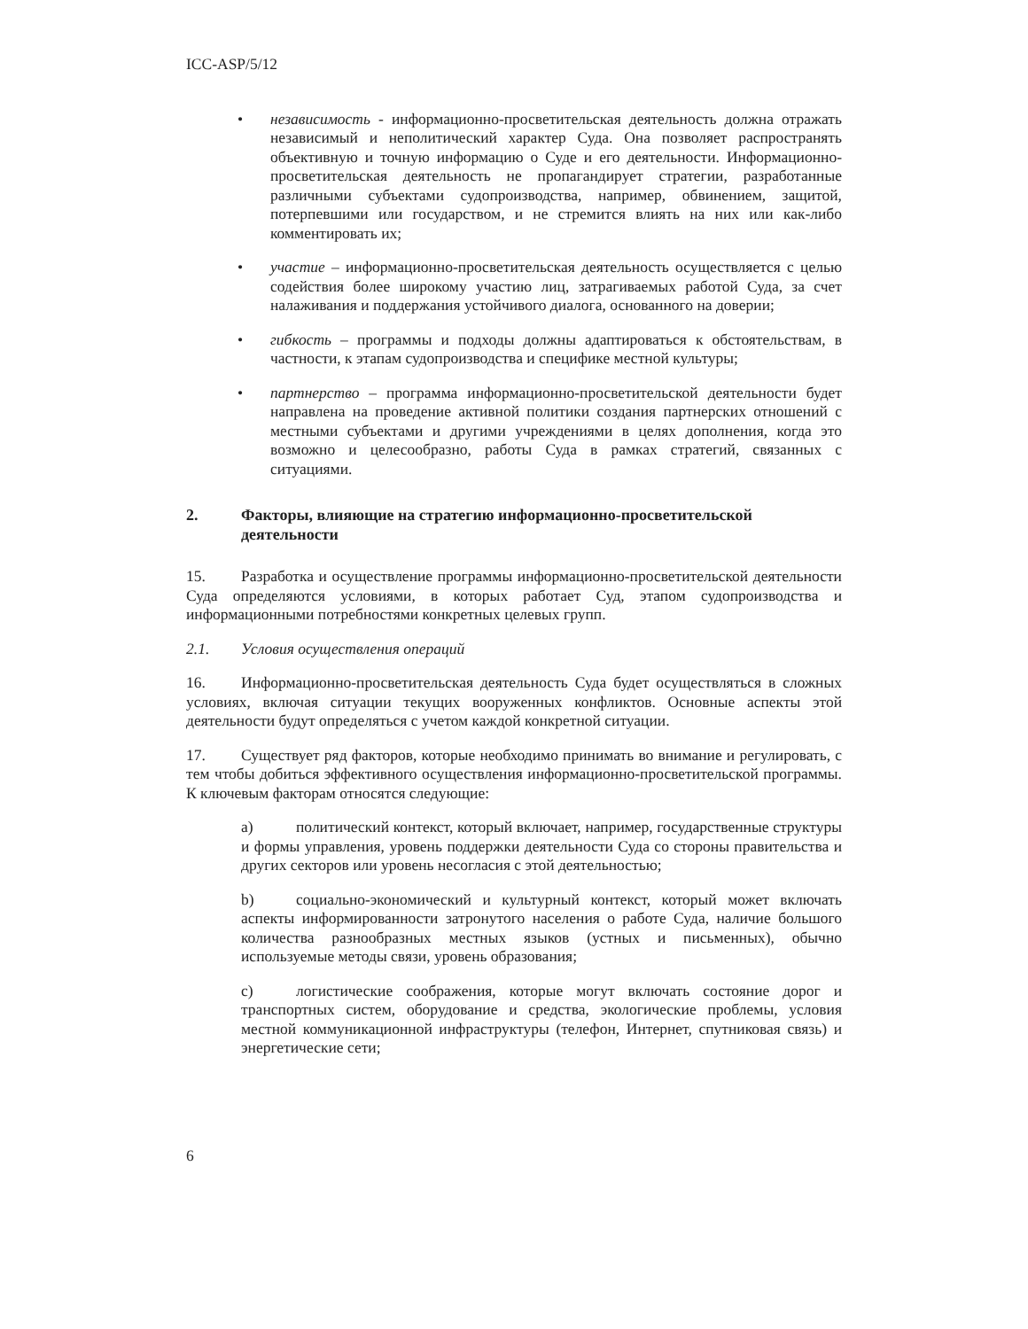ICC-ASP/5/12
• независимость - информационно-просветительская деятельность должна отражать независимый и неполитический характер Суда. Она позволяет распространять объективную и точную информацию о Суде и его деятельности. Информационно-просветительская деятельность не пропагандирует стратегии, разработанные различными субъектами судопроизводства, например, обвинением, защитой, потерпевшими или государством, и не стремится влиять на них или как-либо комментировать их;
• участие – информационно-просветительская деятельность осуществляется с целью содействия более широкому участию лиц, затрагиваемых работой Суда, за счет налаживания и поддержания устойчивого диалога, основанного на доверии;
• гибкость – программы и подходы должны адаптироваться к обстоятельствам, в частности, к этапам судопроизводства и специфике местной культуры;
• партнерство – программа информационно-просветительской деятельности будет направлена на проведение активной политики создания партнерских отношений с местными субъектами и другими учреждениями в целях дополнения, когда это возможно и целесообразно, работы Суда в рамках стратегий, связанных с ситуациями.
2. Факторы, влияющие на стратегию информационно-просветительской деятельности
15. Разработка и осуществление программы информационно-просветительской деятельности Суда определяются условиями, в которых работает Суд, этапом судопроизводства и информационными потребностями конкретных целевых групп.
2.1. Условия осуществления операций
16. Информационно-просветительская деятельность Суда будет осуществляться в сложных условиях, включая ситуации текущих вооруженных конфликтов. Основные аспекты этой деятельности будут определяться с учетом каждой конкретной ситуации.
17. Существует ряд факторов, которые необходимо принимать во внимание и регулировать, с тем чтобы добиться эффективного осуществления информационно-просветительской программы. К ключевым факторам относятся следующие:
a) политический контекст, который включает, например, государственные структуры и формы управления, уровень поддержки деятельности Суда со стороны правительства и других секторов или уровень несогласия с этой деятельностью;
b) социально-экономический и культурный контекст, который может включать аспекты информированности затронутого населения о работе Суда, наличие большого количества разнообразных местных языков (устных и письменных), обычно используемые методы связи, уровень образования;
c) логистические соображения, которые могут включать состояние дорог и транспортных систем, оборудование и средства, экологические проблемы, условия местной коммуникационной инфраструктуры (телефон, Интернет, спутниковая связь) и энергетические сети;
6